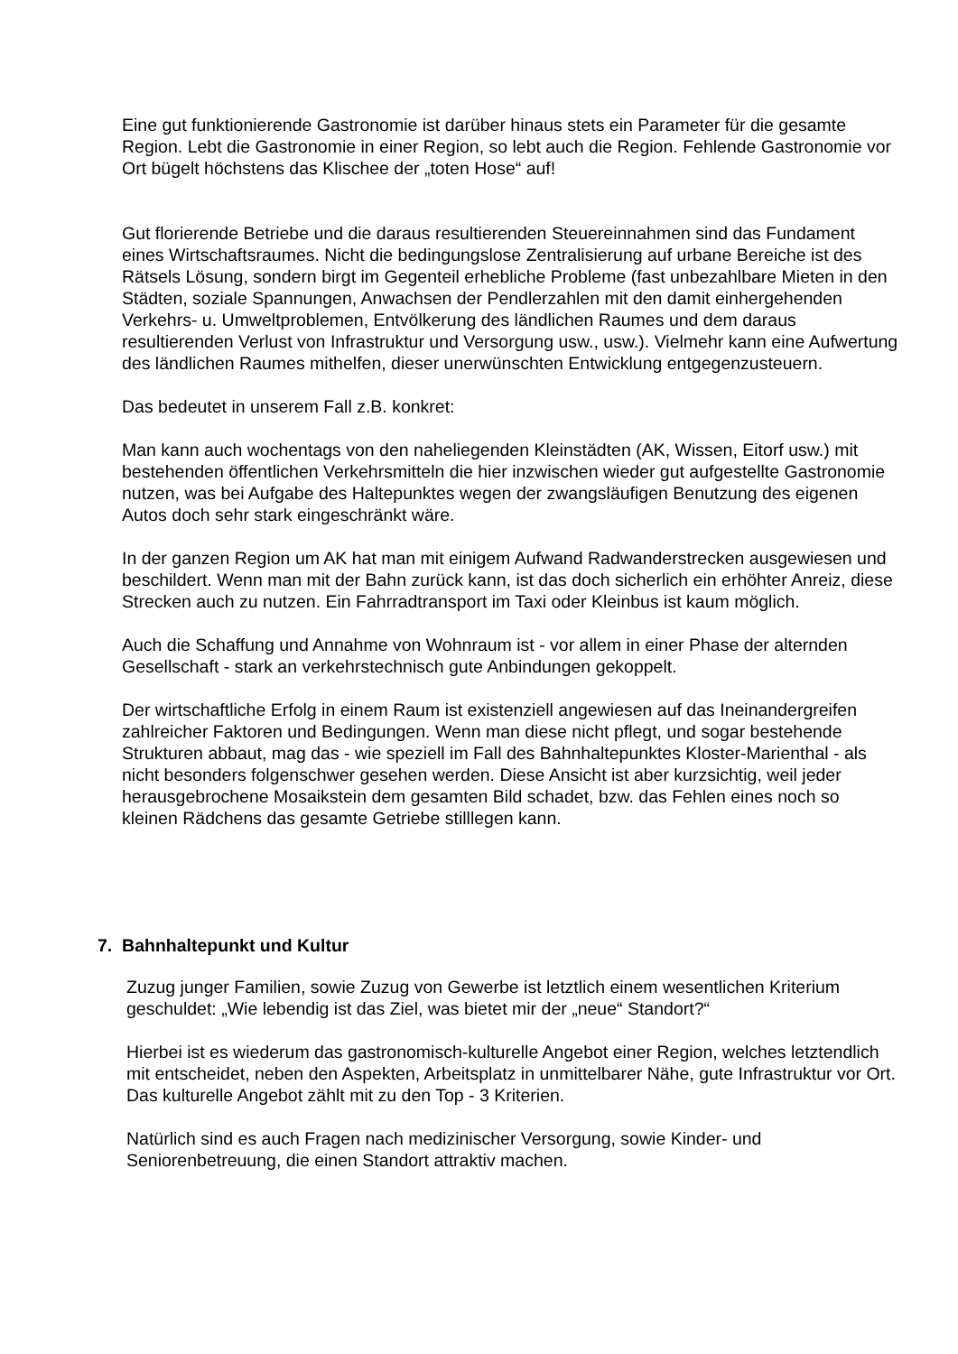Eine gut funktionierende Gastronomie ist darüber hinaus stets ein Parameter für die gesamte Region. Lebt die Gastronomie in einer Region, so lebt auch die Region. Fehlende Gastronomie vor Ort bügelt höchstens das Klischee der „toten Hose“ auf!
Gut florierende Betriebe und die daraus resultierenden Steuereinnahmen sind das Fundament eines Wirtschaftsraumes. Nicht die bedingungslose Zentralisierung auf urbane Bereiche ist des Rätsels Lösung, sondern birgt im Gegenteil erhebliche Probleme (fast unbezahlbare Mieten in den Städten, soziale Spannungen, Anwachsen der Pendlerzahlen mit den damit einhergehenden Verkehrs- u. Umweltproblemen, Entvölkerung des ländlichen Raumes und dem daraus resultierenden Verlust von Infrastruktur und Versorgung usw., usw.). Vielmehr kann eine Aufwertung des ländlichen Raumes mithelfen, dieser unerwünschten Entwicklung entgegenzusteuern.
Das bedeutet in unserem Fall z.B. konkret:
Man kann auch wochentags von den naheliegenden Kleinstädten (AK, Wissen, Eitorf usw.) mit bestehenden öffentlichen Verkehrsmitteln die hier inzwischen wieder gut aufgestellte Gastronomie nutzen, was bei Aufgabe des Haltepunktes wegen der zwangsläufigen Benutzung des eigenen Autos doch sehr stark eingeschränkt wäre.
In der ganzen Region um AK hat man mit einigem Aufwand Radwanderstrecken ausgewiesen und beschildert. Wenn man mit der Bahn zurück kann, ist das doch sicherlich ein erhöhter Anreiz, diese Strecken auch zu nutzen. Ein Fahrradtransport im Taxi oder Kleinbus ist kaum möglich.
Auch die Schaffung und Annahme von Wohnraum ist - vor allem in einer Phase der alternden Gesellschaft - stark an verkehrstechnisch gute Anbindungen gekoppelt.
Der wirtschaftliche Erfolg in einem Raum ist existenziell angewiesen auf das Ineinandergreifen zahlreicher Faktoren und Bedingungen. Wenn man diese nicht pflegt, und sogar bestehende Strukturen abbaut, mag das - wie speziell im Fall des Bahnhaltepunktes Kloster-Marienthal - als nicht besonders folgenschwer gesehen werden. Diese Ansicht ist aber kurzsichtig, weil jeder herausgebrochene Mosaikstein dem gesamten Bild schadet, bzw. das Fehlen eines noch so kleinen Rädchens das gesamte Getriebe stilllegen kann.
7. Bahnhaltepunkt und Kultur
Zuzug junger Familien, sowie Zuzug von Gewerbe ist letztlich einem wesentlichen Kriterium geschuldet: „Wie lebendig ist das Ziel, was bietet mir der „neue“ Standort?“
Hierbei ist es wiederum das gastronomisch-kulturelle Angebot einer Region, welches letztendlich mit entscheidet, neben den Aspekten, Arbeitsplatz in unmittelbarer Nähe, gute Infrastruktur vor Ort. Das kulturelle Angebot zählt mit zu den Top - 3 Kriterien.
Natürlich sind es auch Fragen nach medizinischer Versorgung, sowie Kinder- und Seniorenbetreuung, die einen Standort attraktiv machen.